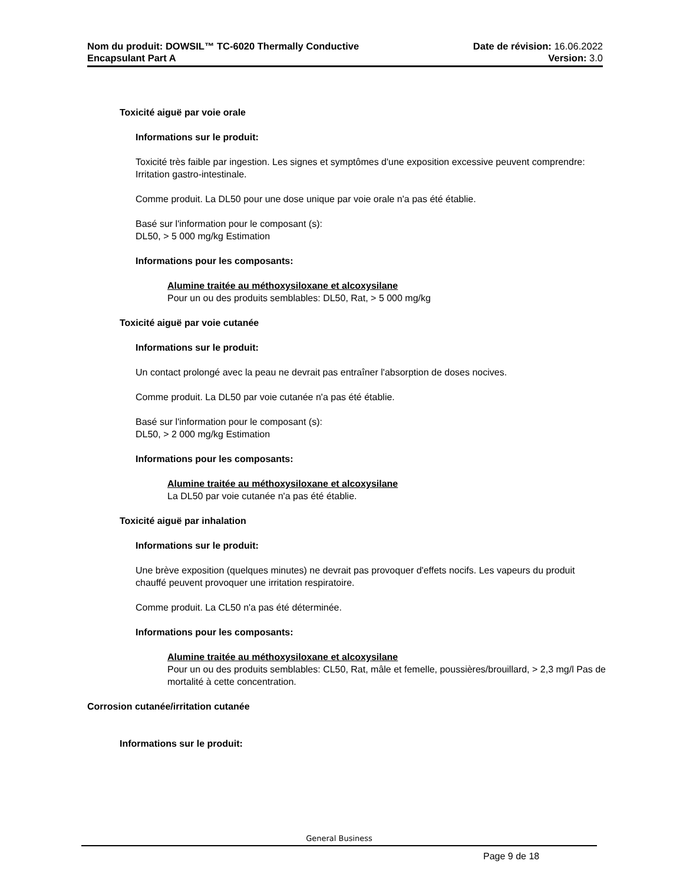Nom du produit: DOWSIL™ TC-6020 Thermally Conductive
Encapsulant Part A
Date de révision: 16.06.2022
Version: 3.0
Toxicité aiguë par voie orale
Informations sur le produit:
Toxicité très faible par ingestion. Les signes et symptômes d'une exposition excessive peuvent comprendre: Irritation gastro-intestinale.
Comme produit. La DL50 pour une dose unique par voie orale n'a pas été établie.
Basé sur l'information pour le composant (s):
DL50, > 5 000 mg/kg Estimation
Informations pour les composants:
Alumine traitée au méthoxysiloxane et alcoxysilane
Pour un ou des produits semblables: DL50, Rat, > 5 000 mg/kg
Toxicité aiguë par voie cutanée
Informations sur le produit:
Un contact prolongé avec la peau ne devrait pas entraîner l'absorption de doses nocives.
Comme produit. La DL50 par voie cutanée n'a pas été établie.
Basé sur l'information pour le composant (s):
DL50, > 2 000 mg/kg Estimation
Informations pour les composants:
Alumine traitée au méthoxysiloxane et alcoxysilane
La DL50 par voie cutanée n'a pas été établie.
Toxicité aiguë par inhalation
Informations sur le produit:
Une brève exposition (quelques minutes) ne devrait pas provoquer d'effets nocifs. Les vapeurs du produit chauffé peuvent provoquer une irritation respiratoire.
Comme produit. La CL50 n'a pas été déterminée.
Informations pour les composants:
Alumine traitée au méthoxysiloxane et alcoxysilane
Pour un ou des produits semblables: CL50, Rat, mâle et femelle, poussières/brouillard, > 2,3 mg/l Pas de mortalité à cette concentration.
Corrosion cutanée/irritation cutanée
Informations sur le produit:
General Business
Page 9 de 18